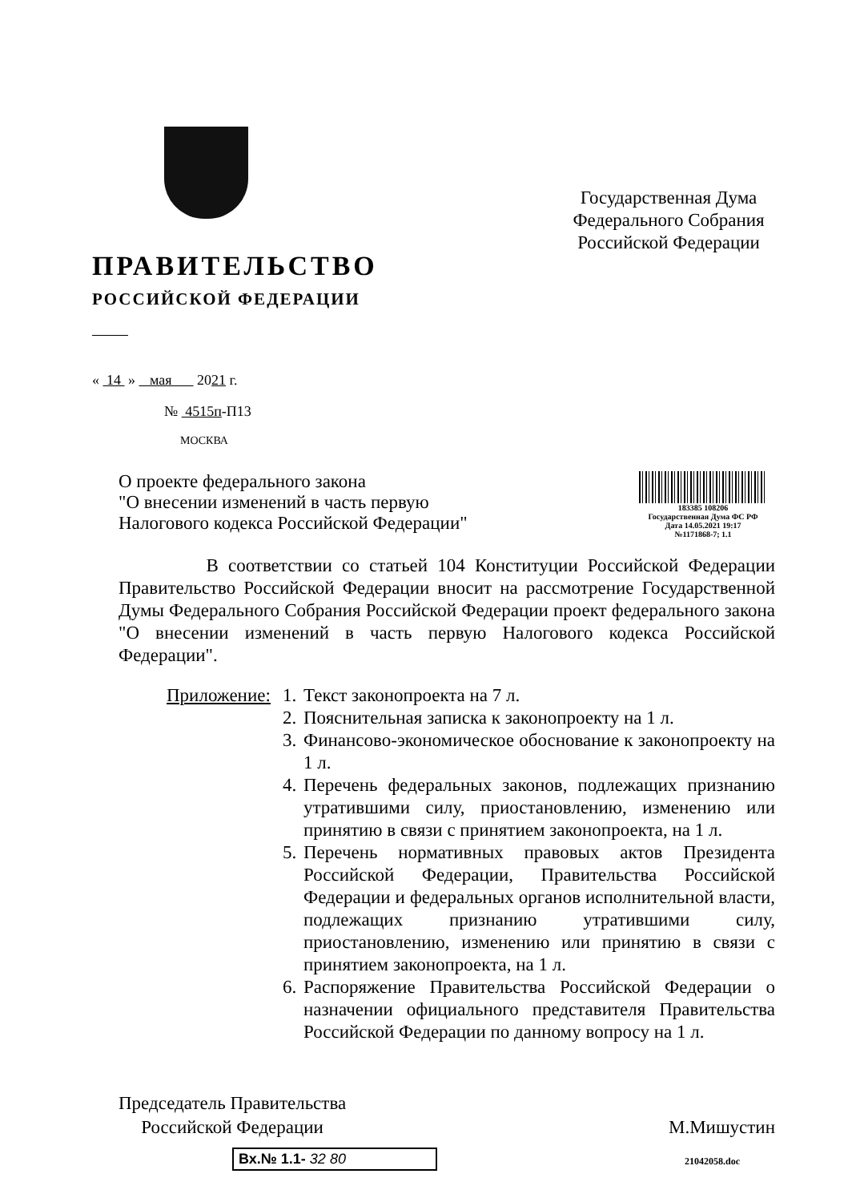ПРАВИТЕЛЬСТВО
РОССИЙСКОЙ ФЕДЕРАЦИИ
Государственная Дума
Федерального Собрания
Российской Федерации
« 14 » мая 2021 г.
№ 4515п-П13
МОСКВА
О проекте федерального закона
"О внесении изменений в часть первую
Налогового кодекса Российской Федерации"
183385 108206
Государственная Дума ФС РФ
Дата 14.05.2021 19:17
№1171868-7; 1.1
В соответствии со статьей 104 Конституции Российской Федерации Правительство Российской Федерации вносит на рассмотрение Государственной Думы Федерального Собрания Российской Федерации проект федерального закона "О внесении изменений в часть первую Налогового кодекса Российской Федерации".
Приложение:
1. Текст законопроекта на 7 л.
2. Пояснительная записка к законопроекту на 1 л.
3. Финансово-экономическое обоснование к законопроекту на 1 л.
4. Перечень федеральных законов, подлежащих признанию утратившими силу, приостановлению, изменению или принятию в связи с принятием законопроекта, на 1 л.
5. Перечень нормативных правовых актов Президента Российской Федерации, Правительства Российской Федерации и федеральных органов исполнительной власти, подлежащих признанию утратившими силу, приостановлению, изменению или принятию в связи с принятием законопроекта, на 1 л.
6. Распоряжение Правительства Российской Федерации о назначении официального представителя Правительства Российской Федерации по данному вопросу на 1 л.
Председатель Правительства
Российской Федерации
М.Мишустин
Вх.№ 1.1- 32 80
21042058.doc